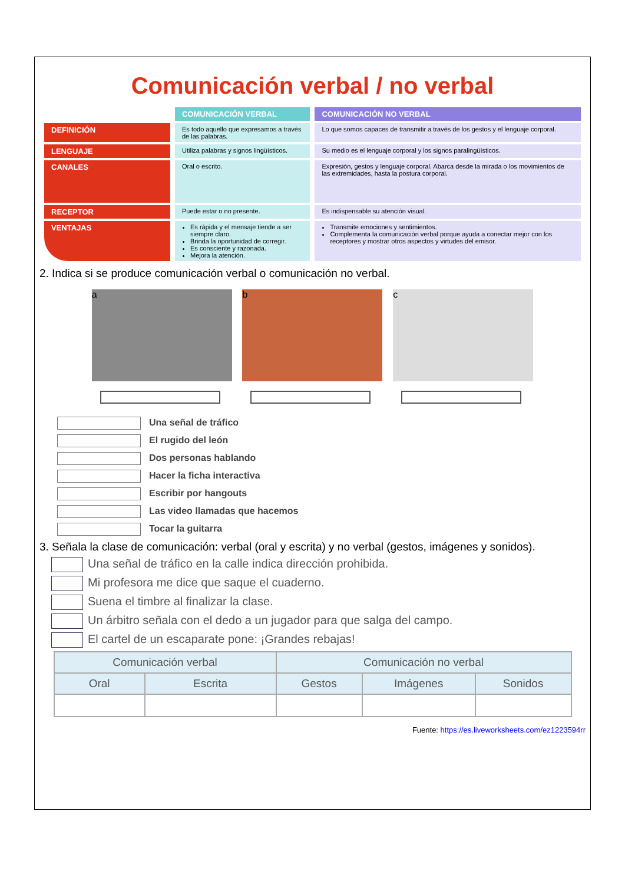Comunicación verbal / no verbal
| | COMUNICACIÓN VERBAL | COMUNICACIÓN NO VERBAL |
| --- | --- | --- |
| DEFINICIÓN | Es todo aquello que expresamos a través de las palabras. | Lo que somos capaces de transmitir a través de los gestos y el lenguaje corporal. |
| LENGUAJE | Utiliza palabras y signos lingüísticos. | Su medio es el lenguaje corporal y los signos paralingüísticos. |
| CANALES | Oral o escrito. | Expresión, gestos y lenguaje corporal. Abarca desde la mirada o los movimientos de las extremidades, hasta la postura corporal. |
| RECEPTOR | Puede estar o no presente. | Es indispensable su atención visual. |
| VENTAJAS | Es rápida y el mensaje tiende a ser siempre claro. Brinda la oportunidad de corregir. Es consciente y razonada. Mejora la atención. | Transmite emociones y sentimientos. Complementa la comunicación verbal porque ayuda a conectar mejor con los receptores y mostrar otros aspectos y virtudes del emisor. |
2. Indica si se produce comunicación verbal o comunicación no verbal.
a b c
Una señal de tráfico
El rugido del león
Dos personas hablando
Hacer la ficha interactiva
Escribir por hangouts
Las video llamadas que hacemos
Tocar la guitarra
3. Señala la clase de comunicación: verbal (oral y escrita) y no verbal (gestos, imágenes y sonidos).
Una señal de tráfico en la calle indica dirección prohibida.
Mi profesora me dice que saque el cuaderno.
Suena el timbre al finalizar la clase.
Un árbitro señala con el dedo a un jugador para que salga del campo.
El cartel de un escaparate pone: ¡Grandes rebajas!
| Comunicación verbal | | Comunicación no verbal | | |
| --- | --- | --- | --- | --- |
| Oral | Escrita | Gestos | Imágenes | Sonidos |
Fuente: https://es.liveworksheets.com/ez1223594rr